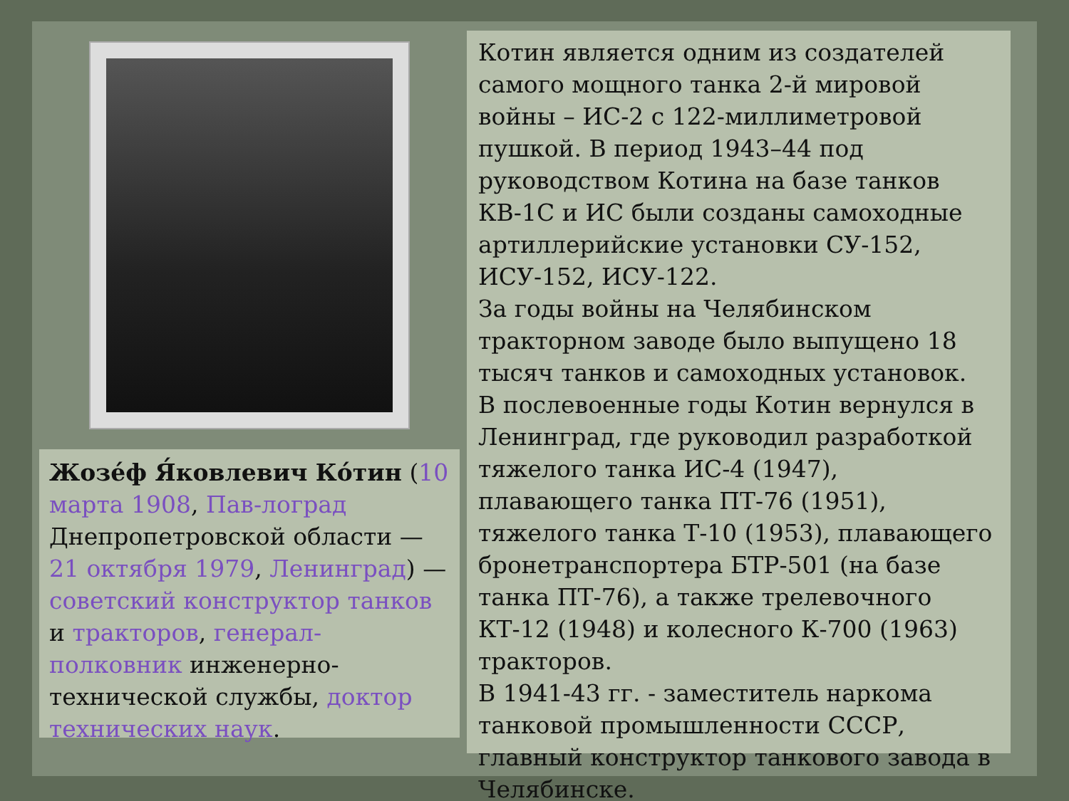Жозе́ф Я́ковлевич Ко́тин (10 марта 1908, Пав-лоград Днепропетровской области — 21 октября 1979, Ленинград) — советский конструктор танков и тракторов, генерал-полковник инженерно-технической службы, доктор технических наук.
Котин является одним из создателей самого мощного танка 2-й мировой войны – ИС-2 с 122-миллиметровой пушкой. В период 1943–44 под руководством Котина на базе танков КВ-1С и ИС были созданы самоходные артиллерийские установки СУ-152, ИСУ-152, ИСУ-122.
За годы войны на Челябинском тракторном заводе было выпущено 18 тысяч танков и самоходных установок.
В послевоенные годы Котин вернулся в Ленинград, где руководил разработкой тяжелого танка ИС-4 (1947), плавающего танка ПТ-76 (1951), тяжелого танка Т-10 (1953), плавающего бронетранспортера БТР-501 (на базе танка ПТ-76), а также трелевочного КТ-12 (1948) и колесного К-700 (1963) тракторов.
В 1941-43 гг. - заместитель наркома танковой промышленности СССР, главный конструктор танкового завода в Челябинске.